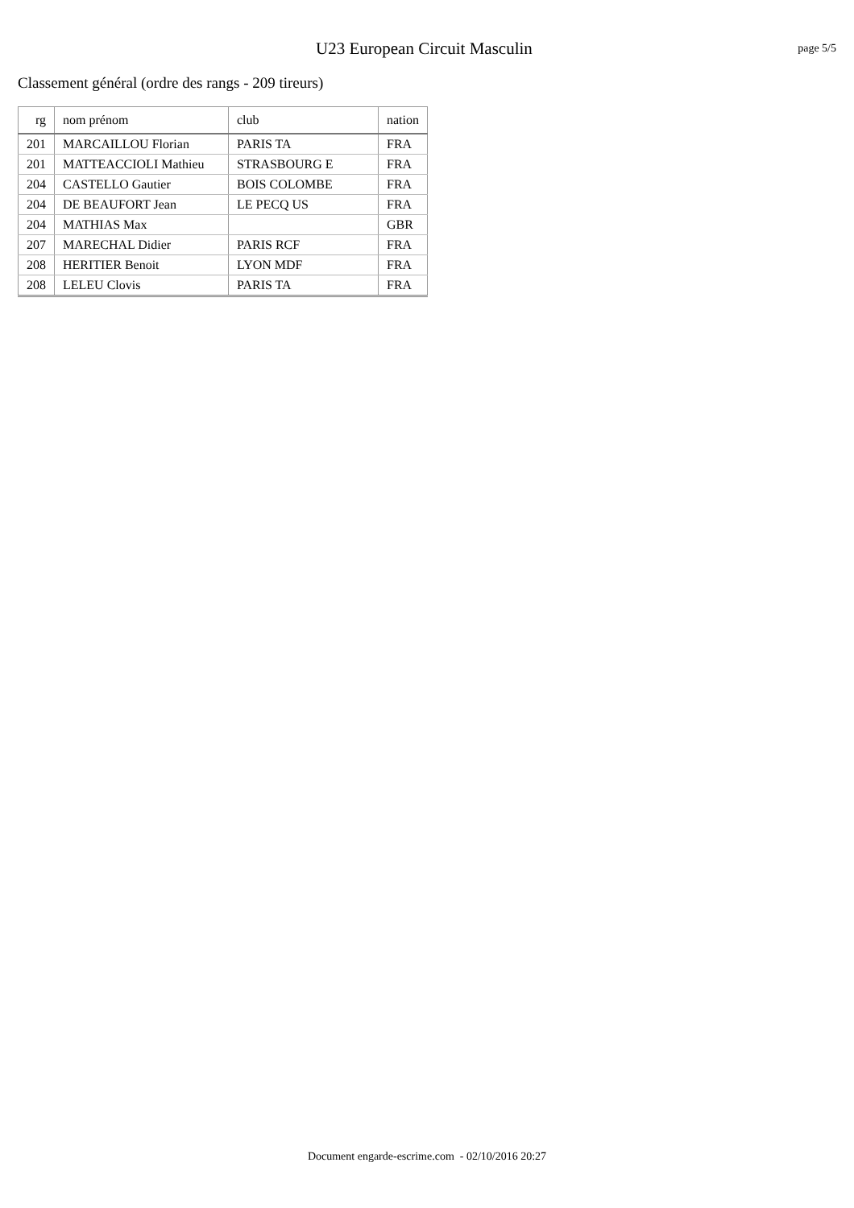U23 European Circuit Masculin
page 5/5
Classement général (ordre des rangs - 209 tireurs)
| rg | nom prénom | club | nation |
| --- | --- | --- | --- |
| 201 | MARCAILLOU Florian | PARIS TA | FRA |
| 201 | MATTEACCIOLI Mathieu | STRASBOURG E | FRA |
| 204 | CASTELLO Gautier | BOIS COLOMBE | FRA |
| 204 | DE BEAUFORT Jean | LE PECQ US | FRA |
| 204 | MATHIAS Max | | GBR |
| 207 | MARECHAL Didier | PARIS RCF | FRA |
| 208 | HERITIER Benoit | LYON MDF | FRA |
| 208 | LELEU Clovis | PARIS TA | FRA |
Document engarde-escrime.com - 02/10/2016 20:27